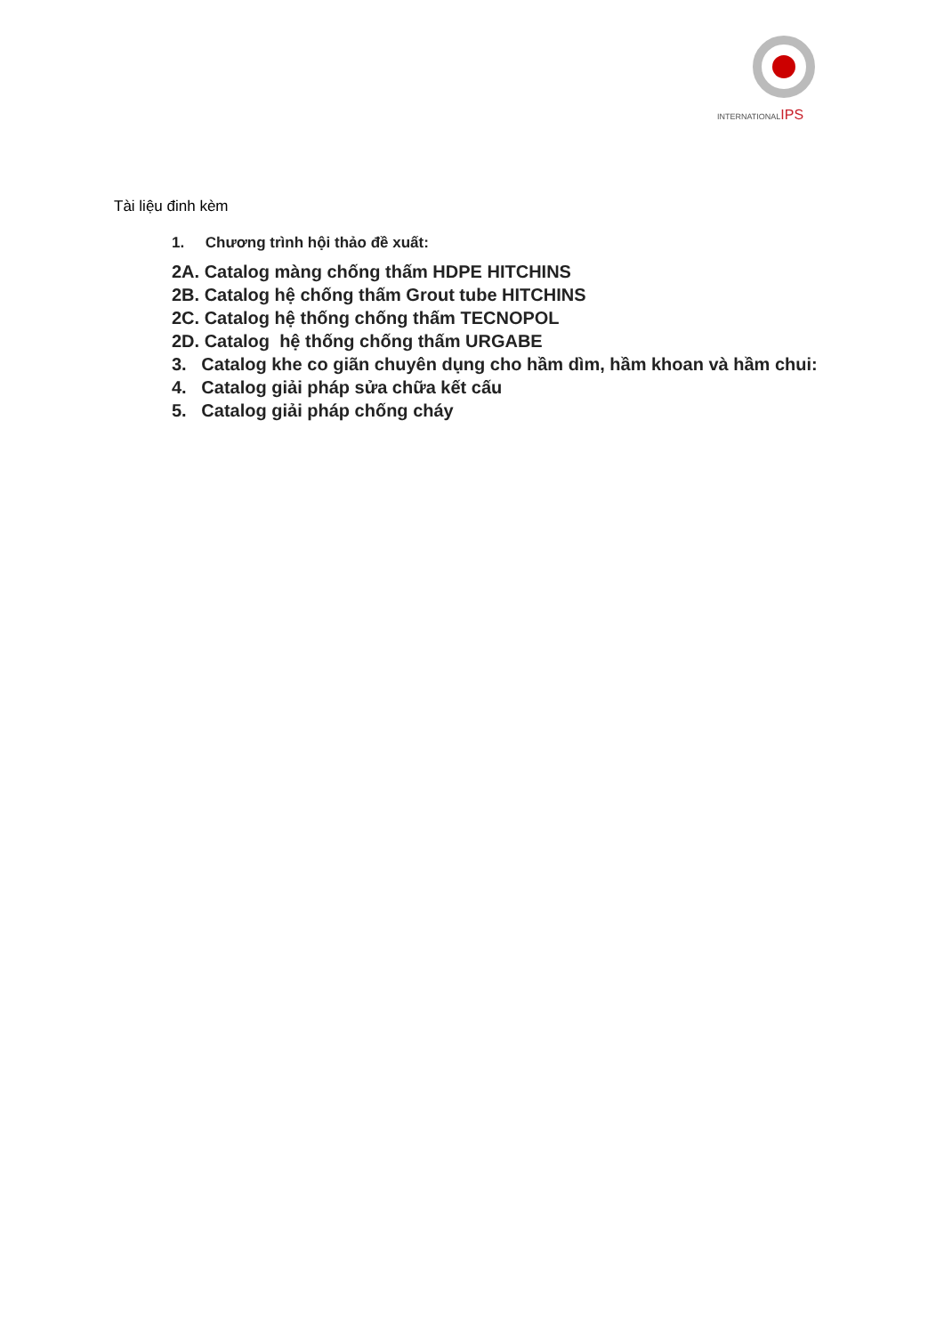INTERNATIONALIPS
Tài liệu đinh kèm
1. Chương trình hội thảo đề xuất:
2A. Catalog màng chống thấm HDPE HITCHINS
2B. Catalog hệ chống thấm Grout tube HITCHINS
2C. Catalog hệ thống chống thấm TECNOPOL
2D. Catalog hệ thống chống thấm URGABE
3. Catalog khe co giãn chuyên dụng cho hầm dìm, hầm khoan và hầm chui:
4. Catalog giải pháp sửa chữa kết cấu
5. Catalog giải pháp chống cháy